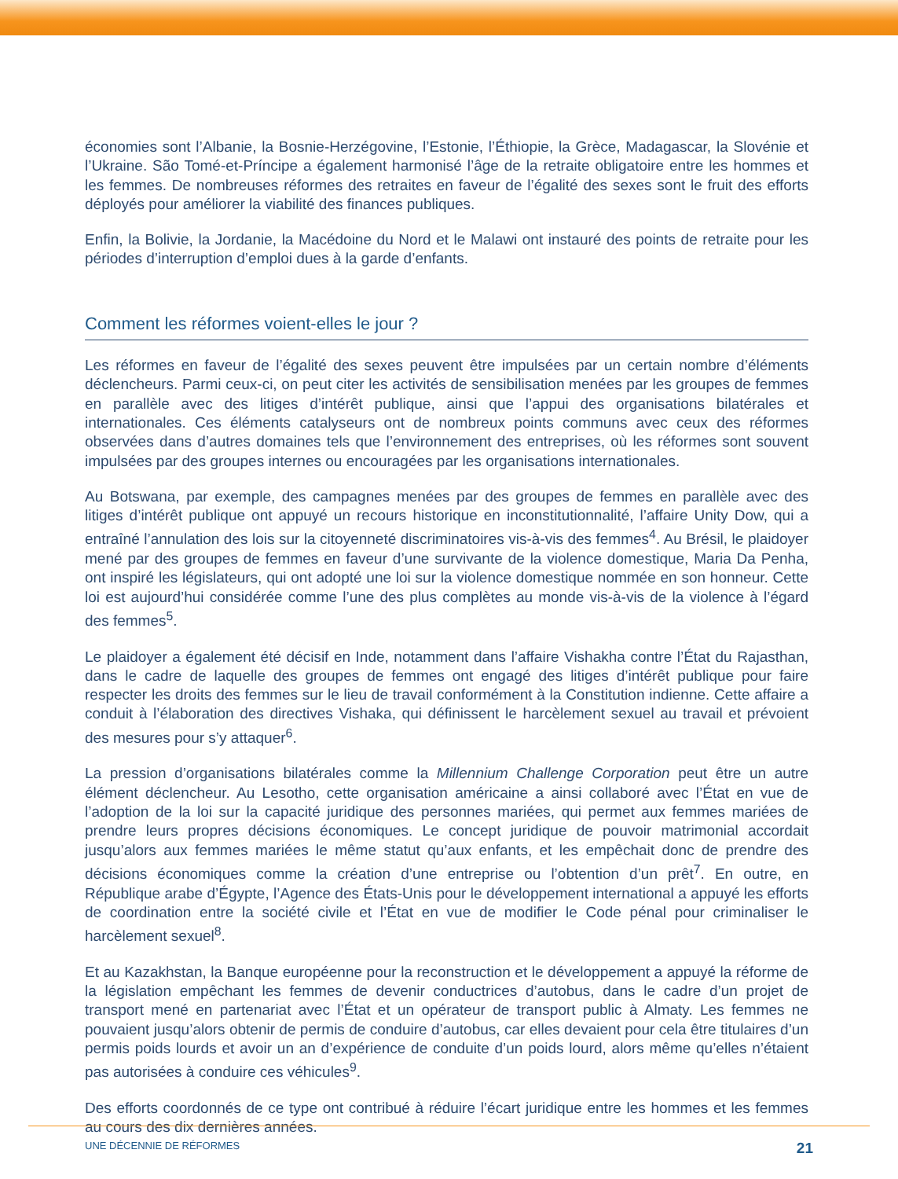économies sont l’Albanie, la Bosnie-Herzégovine, l’Estonie, l’Éthiopie, la Grèce, Madagascar, la Slovénie et l’Ukraine. São Tomé-et-Príncipe a également harmonisé l’âge de la retraite obligatoire entre les hommes et les femmes. De nombreuses réformes des retraites en faveur de l’égalité des sexes sont le fruit des efforts déployés pour améliorer la viabilité des finances publiques.
Enfin, la Bolivie, la Jordanie, la Macédoine du Nord et le Malawi ont instauré des points de retraite pour les périodes d’interruption d’emploi dues à la garde d’enfants.
Comment les réformes voient-elles le jour ?
Les réformes en faveur de l’égalité des sexes peuvent être impulsées par un certain nombre d’éléments déclencheurs. Parmi ceux-ci, on peut citer les activités de sensibilisation menées par les groupes de femmes en parallèle avec des litiges d’intérêt publique, ainsi que l’appui des organisations bilatérales et internationales. Ces éléments catalyseurs ont de nombreux points communs avec ceux des réformes observées dans d’autres domaines tels que l’environnement des entreprises, où les réformes sont souvent impulsées par des groupes internes ou encouragées par les organisations internationales.
Au Botswana, par exemple, des campagnes menées par des groupes de femmes en parallèle avec des litiges d’intérêt publique ont appuyé un recours historique en inconstitutionnalité, l’affaire Unity Dow, qui a entraîné l’annulation des lois sur la citoyenneté discriminatoires vis-à-vis des femmes<sup>4</sup>. Au Brésil, le plaidoyer mené par des groupes de femmes en faveur d’une survivante de la violence domestique, Maria Da Penha, ont inspiré les législateurs, qui ont adopté une loi sur la violence domestique nommée en son honneur. Cette loi est aujourd’hui considérée comme l’une des plus complètes au monde vis-à-vis de la violence à l’égard des femmes<sup>5</sup>.
Le plaidoyer a également été décisif en Inde, notamment dans l’affaire Vishakha contre l’État du Rajasthan, dans le cadre de laquelle des groupes de femmes ont engagé des litiges d’intérêt publique pour faire respecter les droits des femmes sur le lieu de travail conformément à la Constitution indienne. Cette affaire a conduit à l’élaboration des directives Vishaka, qui définissent le harcèlement sexuel au travail et prévoient des mesures pour s’y attaquer<sup>6</sup>.
La pression d’organisations bilatérales comme la Millennium Challenge Corporation peut être un autre élément déclencheur. Au Lesotho, cette organisation américaine a ainsi collaboré avec l’État en vue de l’adoption de la loi sur la capacité juridique des personnes mariées, qui permet aux femmes mariées de prendre leurs propres décisions économiques. Le concept juridique de pouvoir matrimonial accordait jusqu’alors aux femmes mariées le même statut qu’aux enfants, et les empêchait donc de prendre des décisions économiques comme la création d’une entreprise ou l’obtention d’un prêt<sup>7</sup>. En outre, en République arabe d’Égypte, l’Agence des États-Unis pour le développement international a appuyé les efforts de coordination entre la société civile et l’État en vue de modifier le Code pénal pour criminaliser le harcèlement sexuel<sup>8</sup>.
Et au Kazakhstan, la Banque européenne pour la reconstruction et le développement a appuyé la réforme de la législation empêchant les femmes de devenir conductrices d’autobus, dans le cadre d’un projet de transport mené en partenariat avec l’État et un opérateur de transport public à Almaty. Les femmes ne pouvaient jusqu’alors obtenir de permis de conduire d’autobus, car elles devaient pour cela être titulaires d’un permis poids lourds et avoir un an d’expérience de conduite d’un poids lourd, alors même qu’elles n’étaient pas autorisées à conduire ces véhicules<sup>9</sup>.
Des efforts coordonnés de ce type ont contribué à réduire l’écart juridique entre les hommes et les femmes au cours des dix dernières années.
UNE DÉCENNIE DE RÉFORMES 21